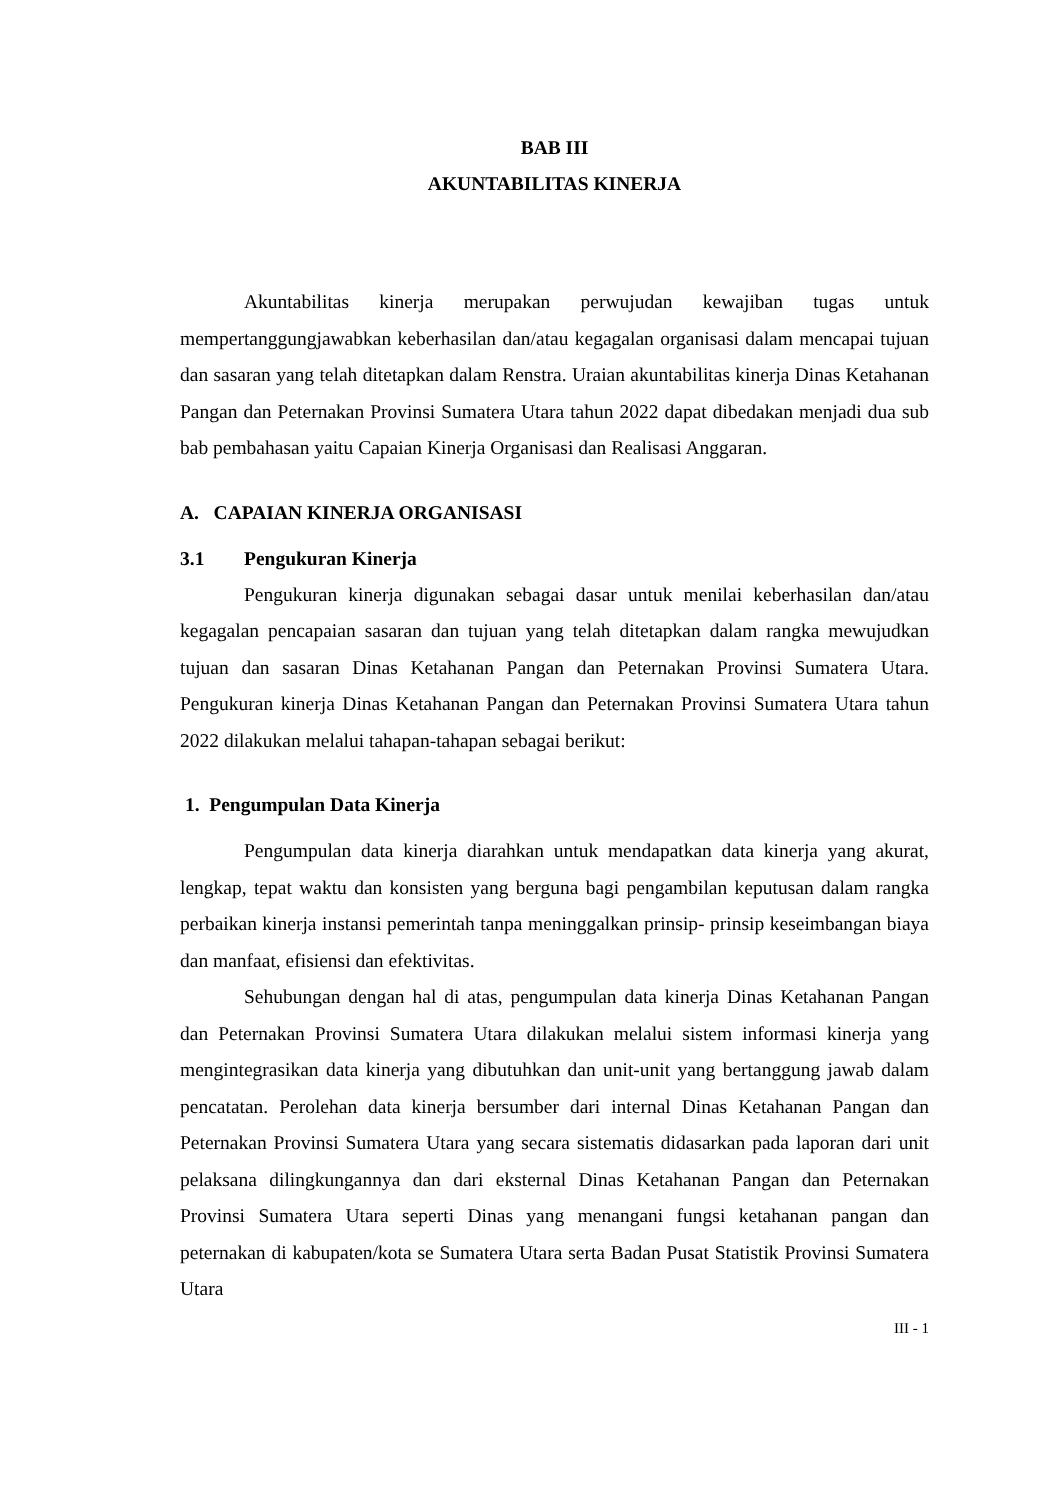BAB III
AKUNTABILITAS KINERJA
Akuntabilitas kinerja merupakan perwujudan kewajiban tugas untuk mempertanggungjawabkan keberhasilan dan/atau kegagalan organisasi dalam mencapai tujuan dan sasaran yang telah ditetapkan dalam Renstra. Uraian akuntabilitas kinerja Dinas Ketahanan Pangan dan Peternakan Provinsi Sumatera Utara tahun 2022 dapat dibedakan menjadi dua sub bab pembahasan yaitu Capaian Kinerja Organisasi dan Realisasi Anggaran.
A. CAPAIAN KINERJA ORGANISASI
3.1 Pengukuran Kinerja
Pengukuran kinerja digunakan sebagai dasar untuk menilai keberhasilan dan/atau kegagalan pencapaian sasaran dan tujuan yang telah ditetapkan dalam rangka mewujudkan tujuan dan sasaran Dinas Ketahanan Pangan dan Peternakan Provinsi Sumatera Utara. Pengukuran kinerja Dinas Ketahanan Pangan dan Peternakan Provinsi Sumatera Utara tahun 2022 dilakukan melalui tahapan-tahapan sebagai berikut:
1. Pengumpulan Data Kinerja
Pengumpulan data kinerja diarahkan untuk mendapatkan data kinerja yang akurat, lengkap, tepat waktu dan konsisten yang berguna bagi pengambilan keputusan dalam rangka perbaikan kinerja instansi pemerintah tanpa meninggalkan prinsip- prinsip keseimbangan biaya dan manfaat, efisiensi dan efektivitas.
Sehubungan dengan hal di atas, pengumpulan data kinerja Dinas Ketahanan Pangan dan Peternakan Provinsi Sumatera Utara dilakukan melalui sistem informasi kinerja yang mengintegrasikan data kinerja yang dibutuhkan dan unit-unit yang bertanggung jawab dalam pencatatan. Perolehan data kinerja bersumber dari internal Dinas Ketahanan Pangan dan Peternakan Provinsi Sumatera Utara yang secara sistematis didasarkan pada laporan dari unit pelaksana dilingkungannya dan dari eksternal Dinas Ketahanan Pangan dan Peternakan Provinsi Sumatera Utara seperti Dinas yang menangani fungsi ketahanan pangan dan peternakan di kabupaten/kota se Sumatera Utara serta Badan Pusat Statistik Provinsi Sumatera Utara
III - 1